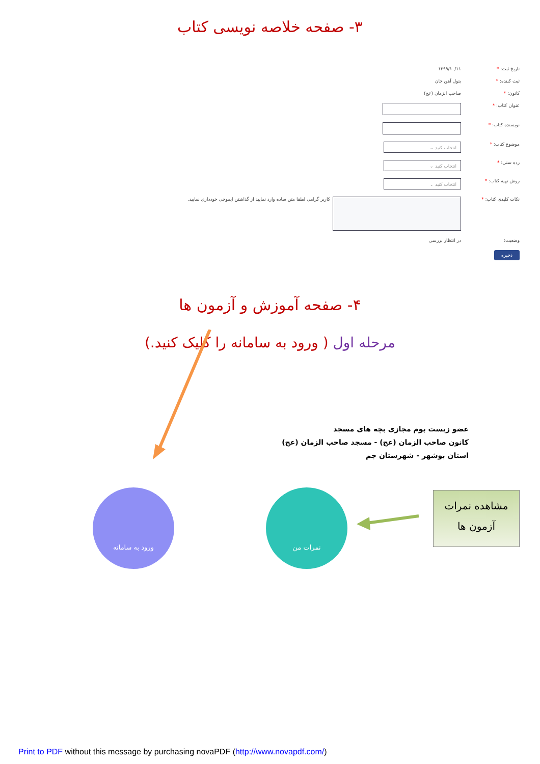۳- صفحه خلاصه نویسی کتاب
تاریخ ثبت: * ۱۳۹۹/۱۰/۱۱
ثبت کننده: * بتول آهن جان
کانون: * صاحب الزمان (عج)
عنوان کتاب: *
نویسنده کتاب: *
موضوع کتاب: *
انتخاب کنید ⌄
رده سنی: *
انتخاب کنید ⌄
روش تهیه کتاب: *
انتخاب کنید ⌄
نکات کلیدی کتاب: * کاربر گرامی لطفا متن ساده وارد نمایید از گذاشتن ایموجی خودداری نمایید.
وضعیت: در انتظار بررسی
ذخیره
۴- صفحه آموزش و آزمون ها
مرحله اول ( ورود به سامانه را کلیک کنید.)
عضو زیست بوم مجازی بچه های مسجد
کانون صاحب الزمان (عج) - مسجد صاحب الزمان (عج)
استان بوشهر - شهرستان جم
ورود به سامانه نمرات من
مشاهده نمرات
آزمون ها
Print to PDF without this message by purchasing novaPDF (http://www.novapdf.com/)